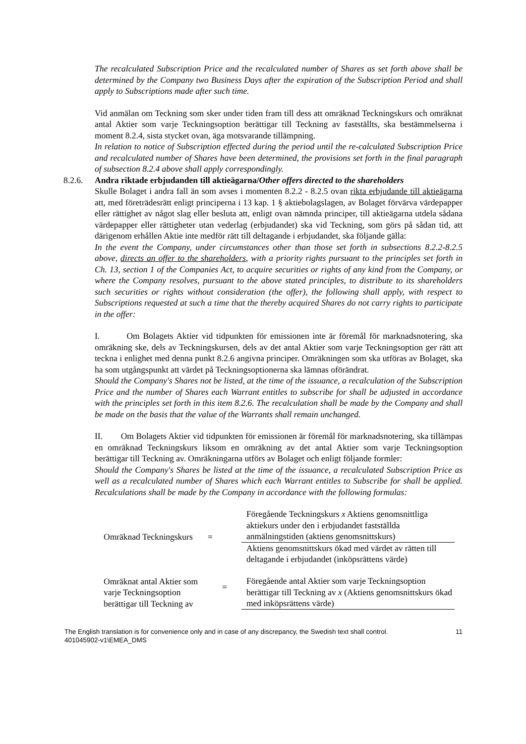The recalculated Subscription Price and the recalculated number of Shares as set forth above shall be determined by the Company two Business Days after the expiration of the Subscription Period and shall apply to Subscriptions made after such time.
Vid anmälan om Teckning som sker under tiden fram till dess att omräknad Teckningskurs och omräknat antal Aktier som varje Teckningsoption berättigar till Teckning av fastställts, ska bestämmelserna i moment 8.2.4, sista stycket ovan, äga motsvarande tillämpning.
In relation to notice of Subscription effected during the period until the re-calculated Subscription Price and recalculated number of Shares have been determined, the provisions set forth in the final paragraph of subsection 8.2.4 above shall apply correspondingly.
8.2.6. Andra riktade erbjudanden till aktieägarna/Other offers directed to the shareholders
Skulle Bolaget i andra fall än som avses i momenten 8.2.2 - 8.2.5 ovan rikta erbjudande till aktieägarna att, med företrädesrätt enligt principerna i 13 kap. 1 § aktiebolagslagen, av Bolaget förvärva värdepapper eller rättighet av något slag eller besluta att, enligt ovan nämnda principer, till aktieägarna utdela sådana värdepapper eller rättigheter utan vederlag (erbjudandet) ska vid Teckning, som görs på sådan tid, att därigenom erhållen Aktie inte medför rätt till deltagande i erbjudandet, ska följande gälla:
In the event the Company, under circumstances other than those set forth in subsections 8.2.2-8.2.5 above, directs an offer to the shareholders, with a priority rights pursuant to the principles set forth in Ch. 13, section 1 of the Companies Act, to acquire securities or rights of any kind from the Company, or where the Company resolves, pursuant to the above stated principles, to distribute to its shareholders such securities or rights without consideration (the offer), the following shall apply, with respect to Subscriptions requested at such a time that the thereby acquired Shares do not carry rights to participate in the offer:
I. Om Bolagets Aktier vid tidpunkten för emissionen inte är föremål för marknadsnotering, ska omräkning ske, dels av Teckningskursen, dels av det antal Aktier som varje Teckningsoption ger rätt att teckna i enlighet med denna punkt 8.2.6 angivna principer. Omräkningen som ska utföras av Bolaget, ska ha som utgångspunkt att värdet på Teckningsoptionerna ska lämnas oförändrat.
Should the Company's Shares not be listed, at the time of the issuance, a recalculation of the Subscription Price and the number of Shares each Warrant entitles to subscribe for shall be adjusted in accordance with the principles set forth in this item 8.2.6. The recalculation shall be made by the Company and shall be made on the basis that the value of the Warrants shall remain unchanged.
II. Om Bolagets Aktier vid tidpunkten för emissionen är föremål för marknadsnotering, ska tillämpas en omräknad Teckningskurs liksom en omräkning av det antal Aktier som varje Teckningsoption berättigar till Teckning av. Omräkningarna utförs av Bolaget och enligt följande formler:
Should the Company's Shares be listed at the time of the issuance, a recalculated Subscription Price as well as a recalculated number of Shares which each Warrant entitles to Subscribe for shall be applied. Recalculations shall be made by the Company in accordance with the following formulas:
| Omräknad Teckningskurs | = | Föregående Teckningskurs x Aktiens genomsnittliga aktiekurs under den i erbjudandet fastställda anmälningstiden (aktiens genomsnittskurs) |
| | | Aktiens genomsnittskurs ökad med värdet av rätten till deltagande i erbjudandet (inköpsrättens värde) |
| Omräknat antal Aktier som varje Teckningsoption berättigar till Teckning av | = | Föregående antal Aktier som varje Teckningsoption berättigar till Teckning av x (Aktiens genomsnittskurs ökad med inköpsrättens värde) |
The English translation is for convenience only and in case of any discrepancy, the Swedish text shall control.
401045902-v1\EMEA_DMS
11